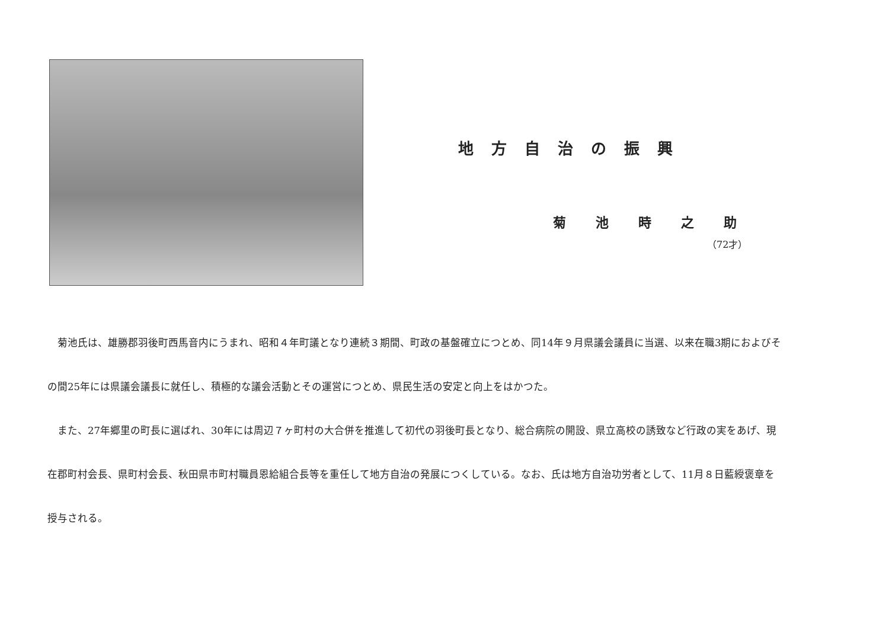地方自治の振興
菊池時之助
（72才）
　菊池氏は、雄勝郡羽後町西馬音内にうまれ、昭和４年町議となり連続３期間、町政の基盤確立につとめ、同14年９月県議会議員に当選、以来在職3期におよびその間25年には県議会議長に就任し、積極的な議会活動とその運営につとめ、県民生活の安定と向上をはかつた。
　また、27年郷里の町長に選ばれ、30年には周辺７ヶ町村の大合併を推進して初代の羽後町長となり、総合病院の開設、県立高校の誘致など行政の実をあげ、現在郡町村会長、県町村会長、秋田県市町村職員恩給組合長等を重任して地方自治の発展につくしている。なお、氏は地方自治功労者として、11月８日藍綬褒章を授与される。